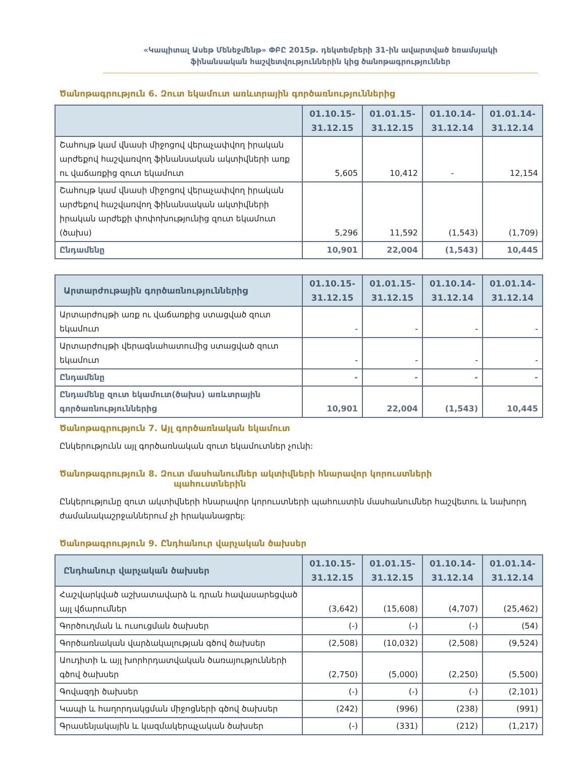«Կապիտալ Ասեթ Մենեջմենթ» ՓԲԸ 2015թ. դեկտեմբերի 31-ին ավարտված եռամսյակի
ֆինանսական հաշվետվություններին կից ծանոթագրություններ
Ծանոթագրություն 6. Զուտ եկամուտ առևտրային գործառնություններից
| | 01.10.15- 31.12.15 | 01.01.15- 31.12.15 | 01.10.14- 31.12.14 | 01.01.14- 31.12.14 |
| --- | --- | --- | --- | --- |
| Շահույթ կամ վնասի միջոցով վերաչափվող իրական արժեքով հաշվառվող ֆինանսական ակտիվների առք ու վաճառքից զուտ եկամուտ | 5,605 | 10,412 | - | 12,154 |
| Շահույթ կամ վնասի միջոցով վերաչափվող իրական արժեքով հաշվառվող ֆինանսական ակտիվների իրական արժեքի փոփոխությունից զուտ եկամուտ (ծախս) | 5,296 | 11,592 | (1,543) | (1,709) |
| Ընդամենը | 10,901 | 22,004 | (1,543) | 10,445 |
| Արտարժութային գործառնություններից | 01.10.15- 31.12.15 | 01.01.15- 31.12.15 | 01.10.14- 31.12.14 | 01.01.14- 31.12.14 |
| --- | --- | --- | --- | --- |
| Արտարժույթի առք ու վաճառքից ստացված զուտ եկամուտ | - | - | - | - |
| Արտարժույթի վերագնահատումից ստացված զուտ եկամուտ | - | - | - | - |
| Ընդամենը | - | - | - | - |
| Ընդամենը զուտ եկամուտ(ծախս) առևտրային գործառնություններից | 10,901 | 22,004 | (1,543) | 10,445 |
Ծանոթագրություն 7. Այլ գործառնական եկամուտ
Ընկերությունն այլ գործառնական զուտ եկամուտներ չունի:
Ծանոթագրություն 8. Զուտ մասհանումներ ակտիվների հնարավոր կորուստների
պահուստներին
Ընկերությունը զուտ ակտիվների հնարավոր կորուստների պահուստին մասհանումներ հաշվետու և նախորդ ժամանակաշրջաններում չի իրականացրել:
Ծանոթագրություն 9. Ընդհանուր վարչական ծախսեր
| Ընդհանուր վարչական ծախսեր | 01.10.15- 31.12.15 | 01.01.15- 31.12.15 | 01.10.14- 31.12.14 | 01.01.14- 31.12.14 |
| --- | --- | --- | --- | --- |
| Հաշվարկված աշխատավարձ և դրան հավասարեցված այլ վճարումներ | (3,642) | (15,608) | (4,707) | (25,462) |
| Գործուղման և ուսուցման ծախսեր | (-) | (-) | (-) | (54) |
| Գործառնական վարձակալության գծով ծախսեր | (2,508) | (10,032) | (2,508) | (9,524) |
| Աուդիտի և այլ խորհրդատվական ծառայությունների գծով ծախսեր | (2,750) | (5,000) | (2,250) | (5,500) |
| Գովազդի ծախսեր | (-) | (-) | (-) | (2,101) |
| Կապի և հաղորդակցման միջոցների գծով ծախսեր | (242) | (996) | (238) | (991) |
| Գրասենյակային և կազմակերպչական ծախսեր | (-) | (331) | (212) | (1,217) |